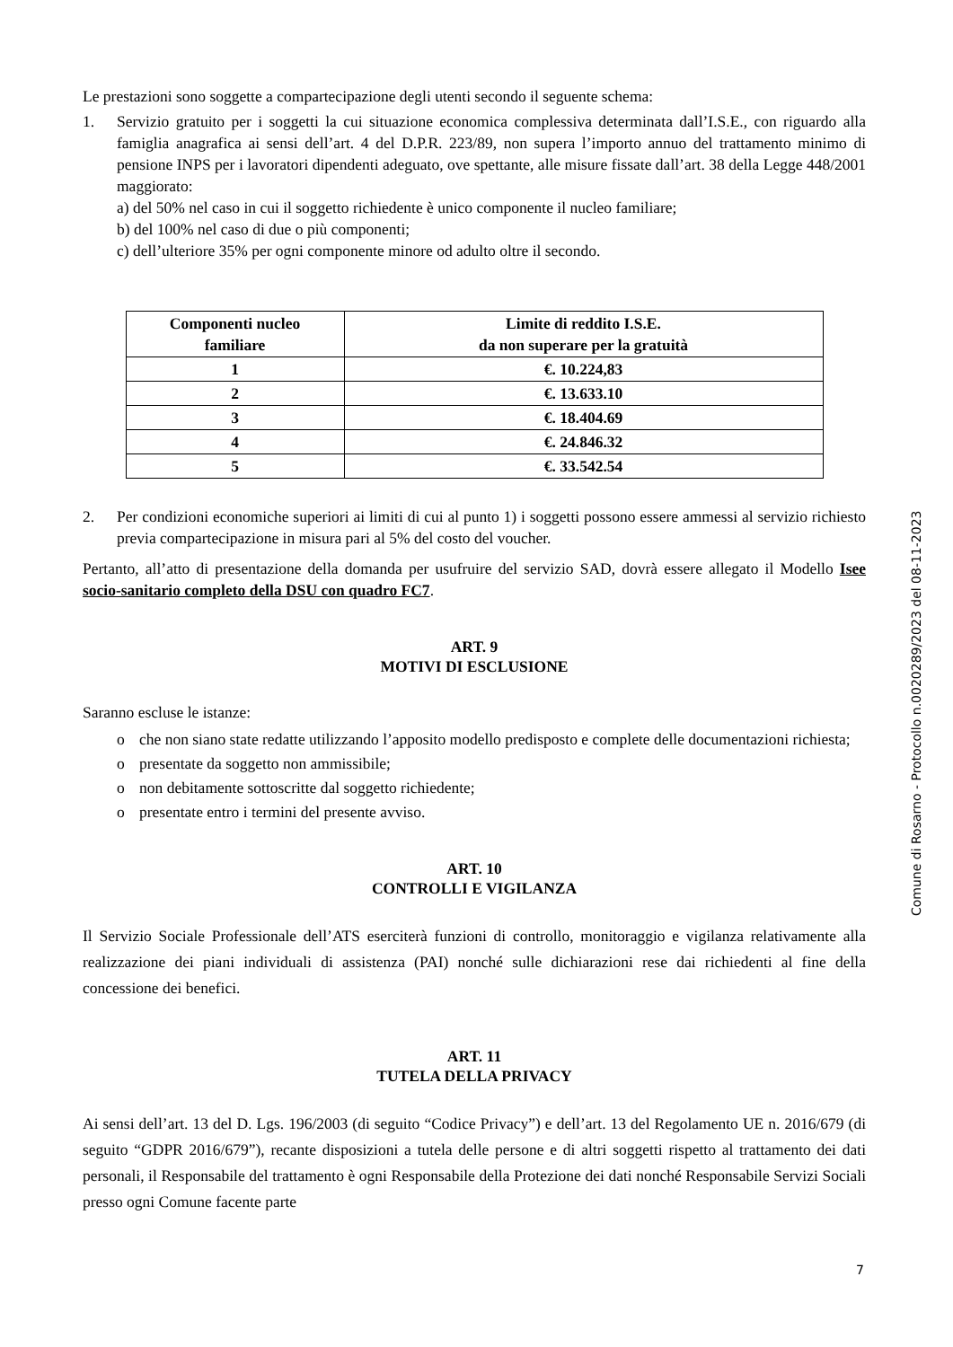Le prestazioni sono soggette a compartecipazione degli utenti secondo il seguente schema:
1. Servizio gratuito per i soggetti la cui situazione economica complessiva determinata dall’I.S.E., con riguardo alla famiglia anagrafica ai sensi dell’art. 4 del D.P.R. 223/89, non supera l’importo annuo del trattamento minimo di pensione INPS per i lavoratori dipendenti adeguato, ove spettante, alle misure fissate dall’art. 38 della Legge 448/2001 maggiorato:
a) del 50% nel caso in cui il soggetto richiedente è unico componente il nucleo familiare;
b) del 100% nel caso di due o più componenti;
c) dell’ulteriore 35% per ogni componente minore od adulto oltre il secondo.
| Componenti nucleo familiare | Limite di reddito I.S.E. da non superare per la gratuità |
| --- | --- |
| 1 | €. 10.224,83 |
| 2 | €. 13.633.10 |
| 3 | €. 18.404.69 |
| 4 | €. 24.846.32 |
| 5 | €. 33.542.54 |
2. Per condizioni economiche superiori ai limiti di cui al punto 1) i soggetti possono essere ammessi al servizio richiesto previa compartecipazione in misura pari al 5% del costo del voucher.
Pertanto, all’atto di presentazione della domanda per usufruire del servizio SAD, dovrà essere allegato il Modello Isee socio-sanitario completo della DSU con quadro FC7.
ART. 9
MOTIVI DI ESCLUSIONE
Saranno escluse le istanze:
o che non siano state redatte utilizzando l’apposito modello predisposto e complete delle documentazioni richiesta;
o presentate da soggetto non ammissibile;
o non debitamente sottoscritte dal soggetto richiedente;
o presentate entro i termini del presente avviso.
ART. 10
CONTROLLI E VIGILANZA
Il Servizio Sociale Professionale dell’ATS eserciterà funzioni di controllo, monitoraggio e vigilanza relativamente alla realizzazione dei piani individuali di assistenza (PAI) nonché sulle dichiarazioni rese dai richiedenti al fine della concessione dei benefici.
ART. 11
TUTELA DELLA PRIVACY
Ai sensi dell’art. 13 del D. Lgs. 196/2003 (di seguito “Codice Privacy”) e dell’art. 13 del Regolamento UE n. 2016/679 (di seguito “GDPR 2016/679”), recante disposizioni a tutela delle persone e di altri soggetti rispetto al trattamento dei dati personali, il Responsabile del trattamento è ogni Responsabile della Protezione dei dati nonché Responsabile Servizi Sociali presso ogni Comune facente parte
Comune di Rosarno - Protocollo n.0020289/2023 del 08-11-2023
7